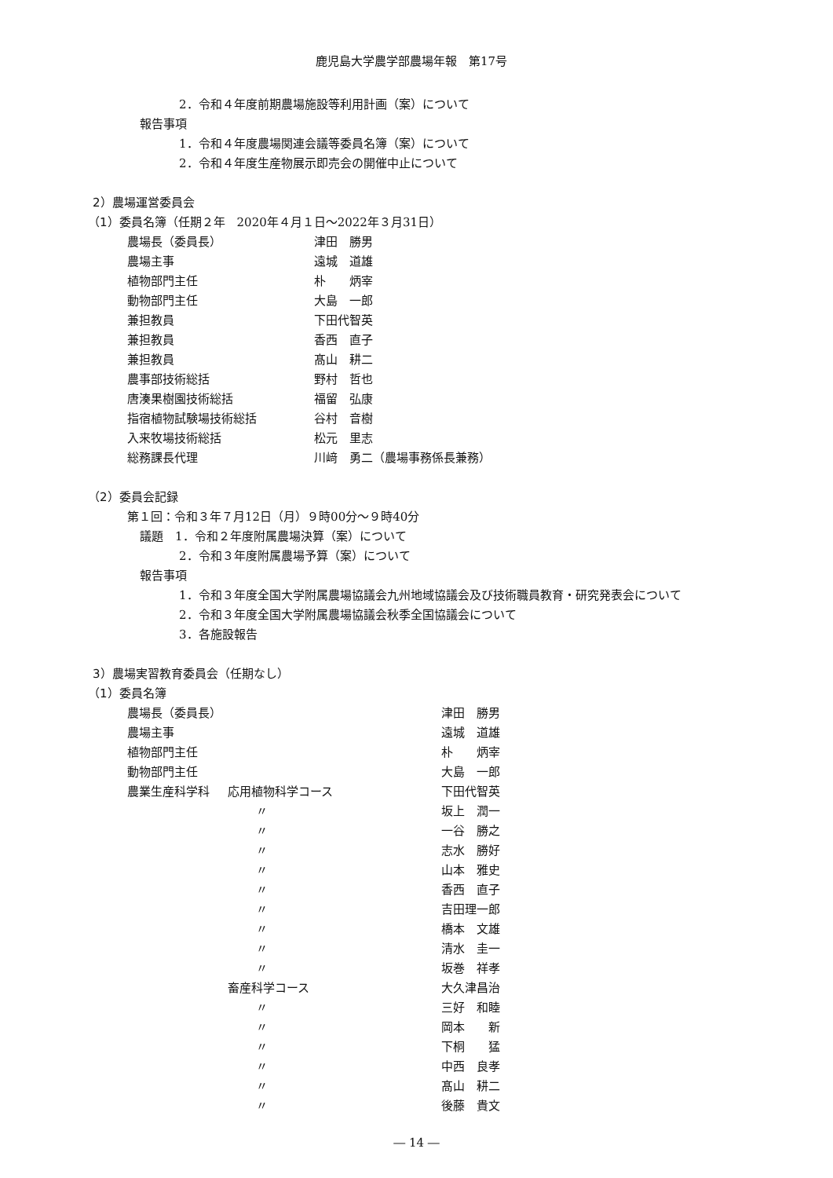鹿児島大学農学部農場年報　第17号
2．令和４年度前期農場施設等利用計画（案）について
報告事項
1．令和４年度農場関連会議等委員名簿（案）について
2．令和４年度生産物展示即売会の開催中止について
2）農場運営委員会
（1）委員名簿（任期２年　2020年４月１日～2022年３月31日）
農場長（委員長） 津田　勝男
農場主事 遠城　道雄
植物部門主任 朴　　炳宰
動物部門主任 大島　一郎
兼担教員 下田代智英
兼担教員 香西　直子
兼担教員 髙山　耕二
農事部技術総括 野村　哲也
唐湊果樹園技術総括 福留　弘康
指宿植物試験場技術総括 谷村　音樹
入来牧場技術総括 松元　里志
総務課長代理 川﨑　勇二（農場事務係長兼務）
（2）委員会記録
第１回：令和３年７月12日（月）９時00分～９時40分
議題　1．令和２年度附属農場決算（案）について
2．令和３年度附属農場予算（案）について
報告事項
1．令和３年度全国大学附属農場協議会九州地域協議会及び技術職員教育・研究発表会について
2．令和３年度全国大学附属農場協議会秋季全国協議会について
3．各施設報告
3）農場実習教育委員会（任期なし）
（1）委員名簿
農場長（委員長） 津田　勝男
農場主事 遠城　道雄
植物部門主任 朴　　炳宰
動物部門主任 大島　一郎
農業生産科学科 応用植物科学コース 下田代智英
〃 坂上　潤一
〃 一谷　勝之
〃 志水　勝好
〃 山本　雅史
〃 香西　直子
〃 吉田理一郎
〃 橋本　文雄
〃 清水　圭一
〃 坂巻　祥孝
畜産科学コース 大久津昌治
〃 三好　和睦
〃 岡本　　新
〃 下桐　　猛
〃 中西　良孝
〃 髙山　耕二
〃 後藤　貴文
― 14 ―